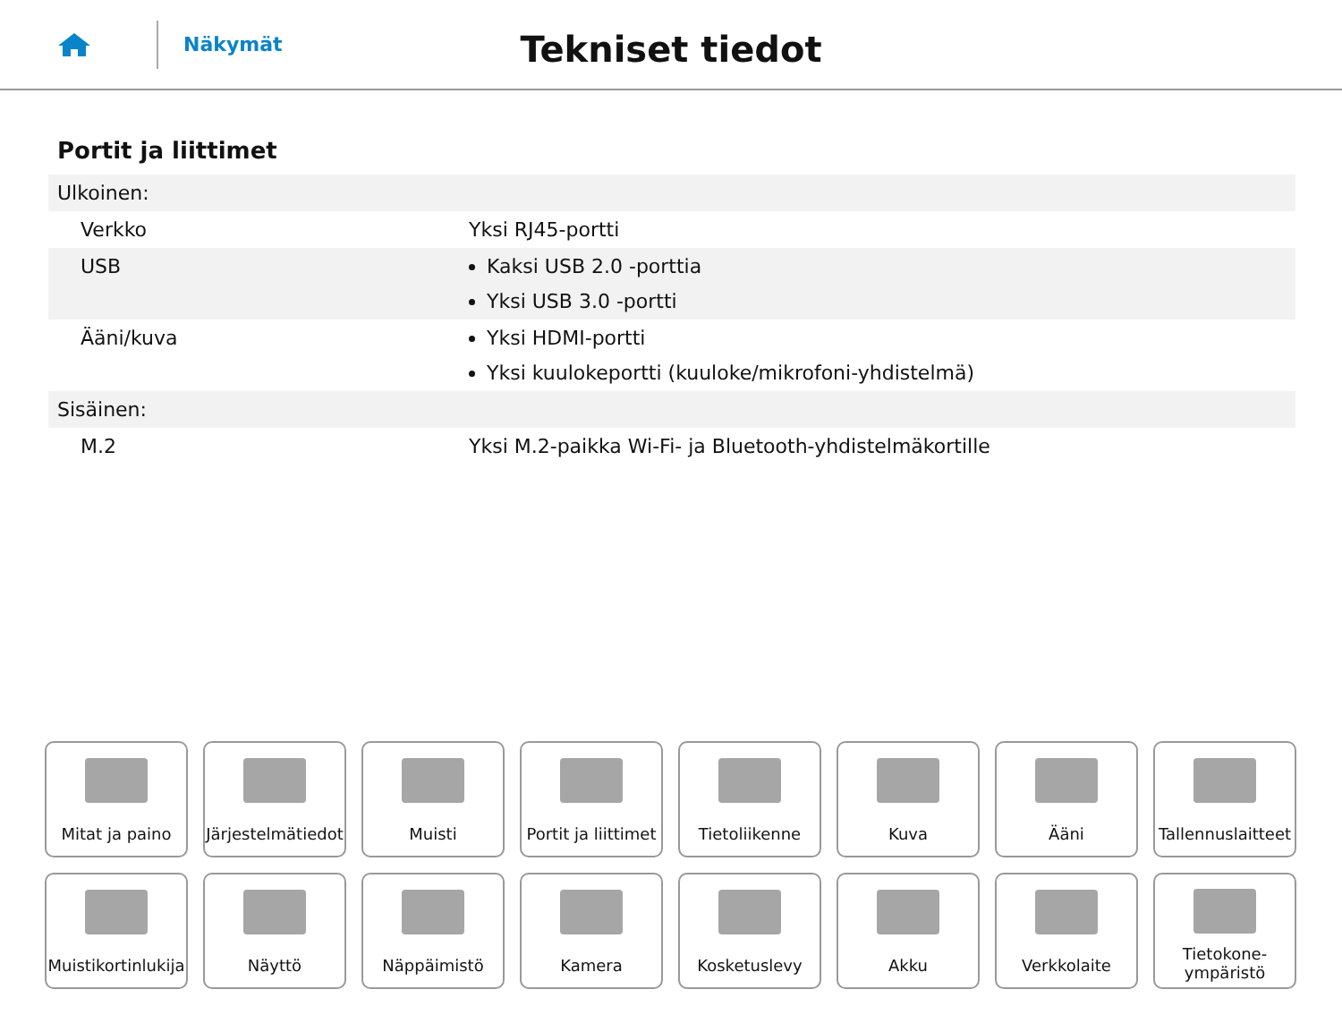Näkymät
Tekniset tiedot
Portit ja liittimet
| Ulkoinen: | |
| Verkko | Yksi RJ45-portti |
| USB | Kaksi USB 2.0 -porttia Yksi USB 3.0 -portti |
| Ääni/kuva | Yksi HDMI-portti Yksi kuulokeportti (kuuloke/mikrofoni-yhdistelmä) |
| Sisäinen: | |
| M.2 | Yksi M.2-paikka Wi-Fi- ja Bluetooth-yhdistelmäkortille |
Mitat ja paino
Järjestelmätiedot
Muisti
Portit ja liittimet
Tietoliikenne
Kuva
Ääni
Tallennuslaitteet
Muistikortinlukija
Näyttö
Näppäimistö
Kamera
Kosketuslevy
Akku
Verkkolaite
Tietokone-
ympäristö